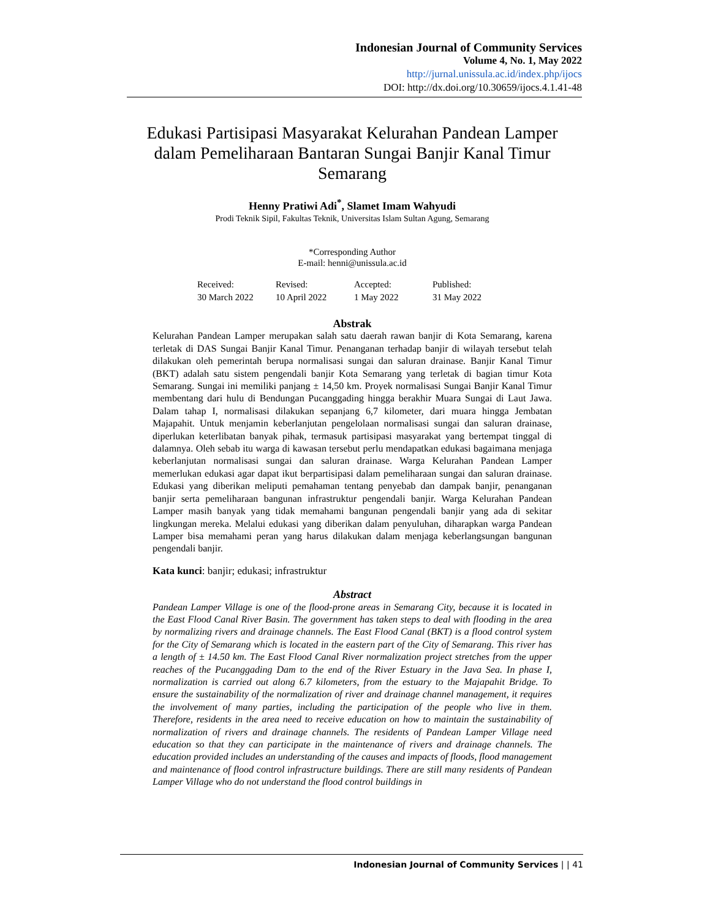Indonesian Journal of Community Services
Volume 4, No. 1, May 2022
http://jurnal.unissula.ac.id/index.php/ijocs
DOI: http://dx.doi.org/10.30659/ijocs.4.1.41-48
Edukasi Partisipasi Masyarakat Kelurahan Pandean Lamper dalam Pemeliharaan Bantaran Sungai Banjir Kanal Timur Semarang
Henny Pratiwi Adi<sup>*</sup>, Slamet Imam Wahyudi
Prodi Teknik Sipil, Fakultas Teknik, Universitas Islam Sultan Agung, Semarang
*Corresponding Author
E-mail: henni@unissula.ac.id
| Received: | Revised: | Accepted: | Published: |
| 30 March 2022 | 10 April 2022 | 1 May 2022 | 31 May 2022 |
Abstrak
Kelurahan Pandean Lamper merupakan salah satu daerah rawan banjir di Kota Semarang, karena terletak di DAS Sungai Banjir Kanal Timur. Penanganan terhadap banjir di wilayah tersebut telah dilakukan oleh pemerintah berupa normalisasi sungai dan saluran drainase. Banjir Kanal Timur (BKT) adalah satu sistem pengendali banjir Kota Semarang yang terletak di bagian timur Kota Semarang. Sungai ini memiliki panjang ± 14,50 km. Proyek normalisasi Sungai Banjir Kanal Timur membentang dari hulu di Bendungan Pucanggading hingga berakhir Muara Sungai di Laut Jawa. Dalam tahap I, normalisasi dilakukan sepanjang 6,7 kilometer, dari muara hingga Jembatan Majapahit. Untuk menjamin keberlanjutan pengelolaan normalisasi sungai dan saluran drainase, diperlukan keterlibatan banyak pihak, termasuk partisipasi masyarakat yang bertempat tinggal di dalamnya. Oleh sebab itu warga di kawasan tersebut perlu mendapatkan edukasi bagaimana menjaga keberlanjutan normalisasi sungai dan saluran drainase. Warga Kelurahan Pandean Lamper memerlukan edukasi agar dapat ikut berpartisipasi dalam pemeliharaan sungai dan saluran drainase. Edukasi yang diberikan meliputi pemahaman tentang penyebab dan dampak banjir, penanganan banjir serta pemeliharaan bangunan infrastruktur pengendali banjir. Warga Kelurahan Pandean Lamper masih banyak yang tidak memahami bangunan pengendali banjir yang ada di sekitar lingkungan mereka. Melalui edukasi yang diberikan dalam penyuluhan, diharapkan warga Pandean Lamper bisa memahami peran yang harus dilakukan dalam menjaga keberlangsungan bangunan pengendali banjir.
Kata kunci: banjir; edukasi; infrastruktur
Abstract
Pandean Lamper Village is one of the flood-prone areas in Semarang City, because it is located in the East Flood Canal River Basin. The government has taken steps to deal with flooding in the area by normalizing rivers and drainage channels. The East Flood Canal (BKT) is a flood control system for the City of Semarang which is located in the eastern part of the City of Semarang. This river has a length of ± 14.50 km. The East Flood Canal River normalization project stretches from the upper reaches of the Pucanggading Dam to the end of the River Estuary in the Java Sea. In phase I, normalization is carried out along 6.7 kilometers, from the estuary to the Majapahit Bridge. To ensure the sustainability of the normalization of river and drainage channel management, it requires the involvement of many parties, including the participation of the people who live in them. Therefore, residents in the area need to receive education on how to maintain the sustainability of normalization of rivers and drainage channels. The residents of Pandean Lamper Village need education so that they can participate in the maintenance of rivers and drainage channels. The education provided includes an understanding of the causes and impacts of floods, flood management and maintenance of flood control infrastructure buildings. There are still many residents of Pandean Lamper Village who do not understand the flood control buildings in
Indonesian Journal of Community Services | | 41